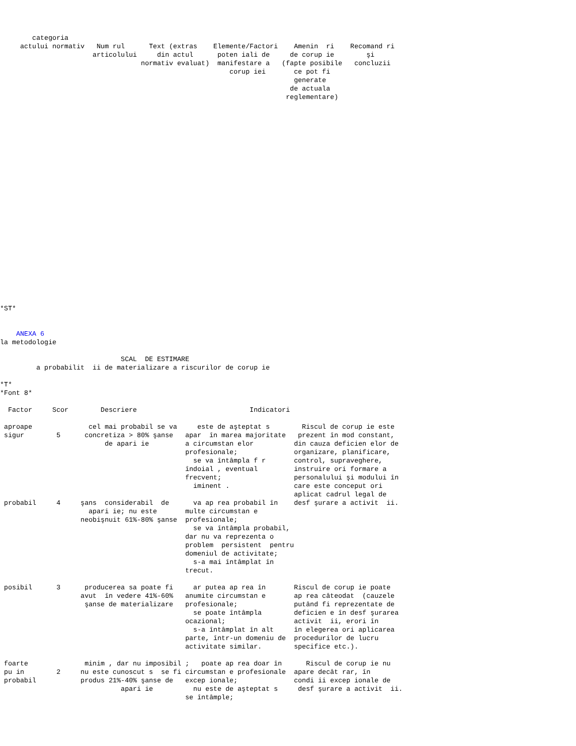categoria
     actului normativ   Num rul      Text (extras    Elemente/Factori    Amenin  ri    Recomand ri
                       articolului     din actul      poten iali de     de corup ie        şi
                                   normativ evaluat)  manifestare a   (fapte posibile   concluzii
                                                         corup iei       ce pot fi
                                                                         generate
                                                                        de actuala
                                                                       reglementare)
























*ST*


    ANEXA 6
la metodologie

                              SCAL  DE ESTIMARE
         a probabilit  ii de materializare a riscurilor de corup ie

*T*
*Font 8*

  Factor     Scor        Descriere                            Indicatori

 aproape              cel mai probabil se va     este de aşteptat s        Riscul de corup ie este
 sigur        5      concretiza > 80% şanse   apar  în marea majoritate   prezent în mod constant,
                          de apari ie         a circumstan elor          din cauza deficien elor de
                                              profesionale;              organizare, planificare,
                                                se va întâmpla f r       control, supraveghere,
                                              îndoial , eventual         instruire ori formare a
                                              frecvent;                  personalului şi modului în
                                                iminent .                care este conceput ori
                                                                         aplicat cadrul legal de
 probabil     4     şans  considerabil  de      va ap rea probabil în    desf şurare a activit  ii.
                      apari ie; nu este       multe circumstan e
                    neobişnuit 61%-80% şanse  profesionale;
                                                se va întâmpla probabil,
                                              dar nu va reprezenta o
                                              problem  persistent  pentru
                                              domeniul de activitate;
                                                s-a mai întâmplat în
                                              trecut.

 posibil      3      producerea sa poate fi     ar putea ap rea în       Riscul de corup ie poate
                    avut  în vedere 41%-60%   anumite circumstan e       ap rea câteodat  (cauzele
                     şanse de materializare   profesionale;              putând fi reprezentate de
                                                se poate întâmpla        deficien e în desf şurarea
                                              ocazional;                 activit  ii, erori în
                                                s-a întâmplat în alt     în elegerea ori aplicarea
                                              parte, într-un domeniu de  procedurilor de lucru
                                              activitate similar.        specifice etc.).

 foarte              minim , dar nu imposibil ;   poate ap rea doar în      Riscul de corup ie nu
 pu in        2     nu este cunoscut s  se fi circumstan e profesionale  apare decât rar, în
 probabil           produs 21%-40% şanse de   excep ionale;              condi ii excep ionale de
                              apari ie          nu este de aşteptat s     desf şurare a activit  ii.
                                              se întâmple;